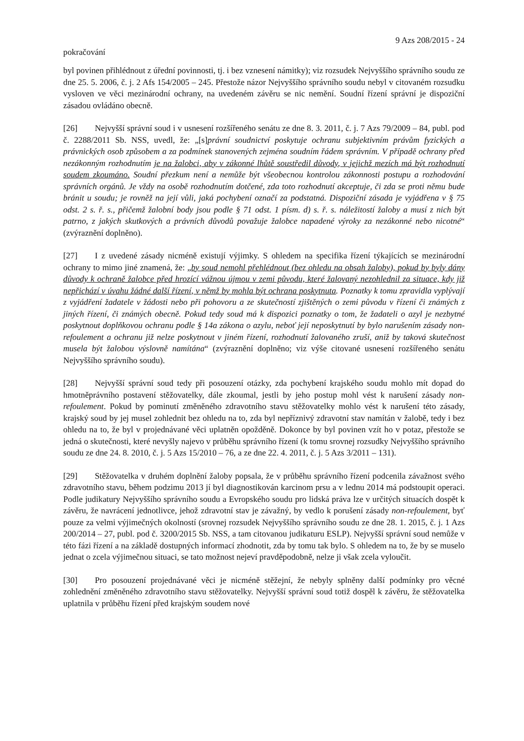9 Azs 208/2015 - 24
pokračování
byl povinen přihlédnout z úřední povinnosti, tj. i bez vznesení námitky); viz rozsudek Nejvyššího správního soudu ze dne 25. 5. 2006, č. j. 2 Afs 154/2005 – 245. Přestože názor Nejvyššího správního soudu nebyl v citovaném rozsudku vysloven ve věci mezinárodní ochrany, na uvedeném závěru se nic nemění. Soudní řízení správní je dispoziční zásadou ovládáno obecně.
[26] Nejvyšší správní soud i v usnesení rozšířeného senátu ze dne 8. 3. 2011, č. j. 7 Azs 79/2009 – 84, publ. pod č. 2288/2011 Sb. NSS, uvedl, že: „[s]právní soudnictví poskytuje ochranu subjektivním právům fyzických a právnických osob způsobem a za podmínek stanovených zejména soudním řádem správním. V případě ochrany před nezákonným rozhodnutím je na žalobci, aby v zákonné lhůtě soustředil důvody, v jejichž mezích má být rozhodnutí soudem zkoumáno. Soudní přezkum není a nemůže být všeobecnou kontrolou zákonnosti postupu a rozhodování správních orgánů. Je vždy na osobě rozhodnutím dotčené, zda toto rozhodnutí akceptuje, či zda se proti němu bude bránit u soudu; je rovněž na její vůli, jaká pochybení označí za podstatná. Dispoziční zásada je vyjádřena v § 75 odst. 2 s. ř. s., přičemž žalobní body jsou podle § 71 odst. 1 písm. d) s. ř. s. náležitostí žaloby a musí z nich být patrno, z jakých skutkových a právních důvodů považuje žalobce napadené výroky za nezákonné nebo nicotné“ (zvýraznění doplněno).
[27] I z uvedené zásady nicméně existují výjimky. S ohledem na specifika řízení týkajících se mezinárodní ochrany to mimo jiné znamená, že: „by soud nemohl přehlédnout (bez ohledu na obsah žaloby), pokud by byly dány důvody k ochraně žalobce před hrozící vážnou újmou v zemi původu, které žalovaný nezohlednil za situace, kdy již nepřichází v úvahu žádné další řízení, v němž by mohla být ochrana poskytnuta. Poznatky k tomu zpravidla vyplývají z vyjádření žadatele v žádosti nebo při pohovoru a ze skutečností zjištěných o zemi původu v řízení či známých z jiných řízení, či známých obecně. Pokud tedy soud má k dispozici poznatky o tom, že žadateli o azyl je nezbytné poskytnout doplňkovou ochranu podle § 14a zákona o azylu, neboť její neposkytnutí by bylo narušením zásady non-refoulement a ochranu již nelze poskytnout v jiném řízení, rozhodnutí žalovaného zruší, aniž by taková skutečnost musela být žalobou výslovně namítána“ (zvýraznění doplněno; viz výše citované usnesení rozšířeného senátu Nejvyššího správního soudu).
[28] Nejvyšší správní soud tedy při posouzení otázky, zda pochybení krajského soudu mohlo mít dopad do hmotněprávního postavení stěžovatelky, dále zkoumal, jestli by jeho postup mohl vést k narušení zásady non-refoulement. Pokud by pominutí změněného zdravotního stavu stěžovatelky mohlo vést k narušení této zásady, krajský soud by jej musel zohlednit bez ohledu na to, zda byl nepříznivý zdravotní stav namítán v žalobě, tedy i bez ohledu na to, že byl v projednávané věci uplatněn opožděně. Dokonce by byl povinen vzít ho v potaz, přestože se jedná o skutečnosti, které nevyšly najevo v průběhu správního řízení (k tomu srovnej rozsudky Nejvyššího správního soudu ze dne 24. 8. 2010, č. j. 5 Azs 15/2010 – 76, a ze dne 22. 4. 2011, č. j. 5 Azs 3/2011 – 131).
[29] Stěžovatelka v druhém doplnění žaloby popsala, že v průběhu správního řízení podcenila závažnost svého zdravotního stavu, během podzimu 2013 jí byl diagnostikován karcinom prsu a v lednu 2014 má podstoupit operaci. Podle judikatury Nejvyššího správního soudu a Evropského soudu pro lidská práva lze v určitých situacích dospět k závěru, že navrácení jednotlivce, jehož zdravotní stav je závažný, by vedlo k porušení zásady non-refoulement, byť pouze za velmi výjimečných okolností (srovnej rozsudek Nejvyššího správního soudu ze dne 28. 1. 2015, č. j. 1 Azs 200/2014 – 27, publ. pod č. 3200/2015 Sb. NSS, a tam citovanou judikaturu ESLP). Nejvyšší správní soud nemůže v této fázi řízení a na základě dostupných informací zhodnotit, zda by tomu tak bylo. S ohledem na to, že by se muselo jednat o zcela výjimečnou situaci, se tato možnost nejeví pravděpodobně, nelze ji však zcela vyloučit.
[30] Pro posouzení projednávané věci je nicméně stěžejní, že nebyly splněny další podmínky pro věcné zohlednění změněného zdravotního stavu stěžovatelky. Nejvyšší správní soud totiž dospěl k závěru, že stěžovatelka uplatnila v průběhu řízení před krajským soudem nové